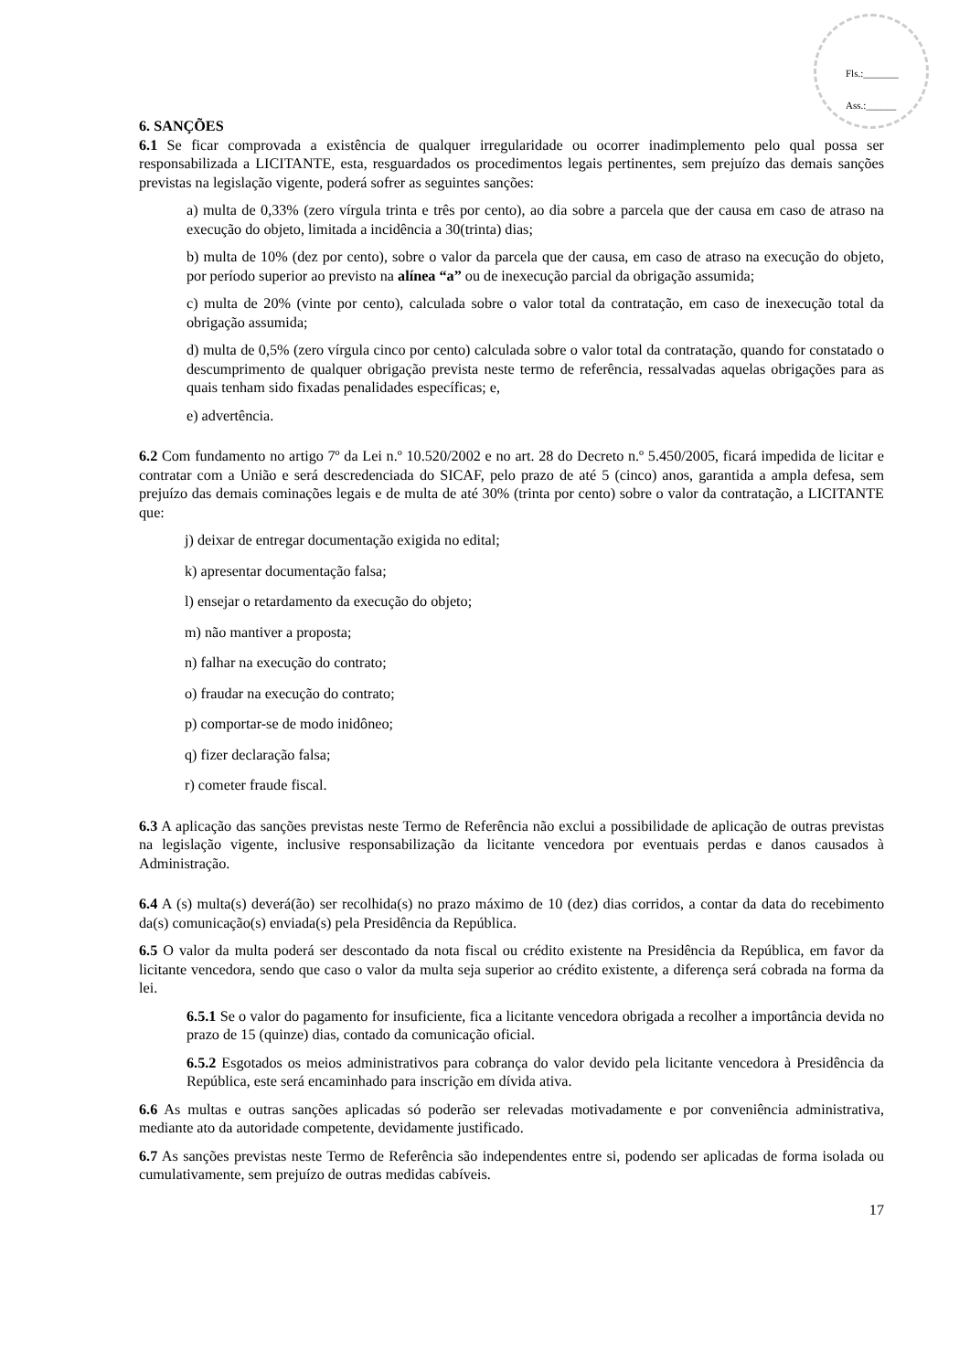Fls.:_______
Ass.:______
6. SANÇÕES
6.1 Se ficar comprovada a existência de qualquer irregularidade ou ocorrer inadimplemento pelo qual possa ser responsabilizada a LICITANTE, esta, resguardados os procedimentos legais pertinentes, sem prejuízo das demais sanções previstas na legislação vigente, poderá sofrer as seguintes sanções:
a) multa de 0,33% (zero vírgula trinta e três por cento), ao dia sobre a parcela que der causa em caso de atraso na execução do objeto, limitada a incidência a 30(trinta) dias;
b) multa de 10% (dez por cento), sobre o valor da parcela que der causa, em caso de atraso na execução do objeto, por período superior ao previsto na alínea “a” ou de inexecução parcial da obrigação assumida;
c) multa de 20% (vinte por cento), calculada sobre o valor total da contratação, em caso de inexecução total da obrigação assumida;
d) multa de 0,5% (zero vírgula cinco por cento) calculada sobre o valor total da contratação, quando for constatado o descumprimento de qualquer obrigação prevista neste termo de referência, ressalvadas aquelas obrigações para as quais tenham sido fixadas penalidades específicas; e,
e) advertência.
6.2 Com fundamento no artigo 7º da Lei n.º 10.520/2002 e no art. 28 do Decreto n.º 5.450/2005, ficará impedida de licitar e contratar com a União e será descredenciada do SICAF, pelo prazo de até 5 (cinco) anos, garantida a ampla defesa, sem prejuízo das demais cominações legais e de multa de até 30% (trinta por cento) sobre o valor da contratação, a LICITANTE que:
j) deixar de entregar documentação exigida no edital;
k) apresentar documentação falsa;
l) ensejar o retardamento da execução do objeto;
m) não mantiver a proposta;
n) falhar na execução do contrato;
o) fraudar na execução do contrato;
p) comportar-se de modo inidôneo;
q) fizer declaração falsa;
r) cometer fraude fiscal.
6.3 A aplicação das sanções previstas neste Termo de Referência não exclui a possibilidade de aplicação de outras previstas na legislação vigente, inclusive responsabilização da licitante vencedora por eventuais perdas e danos causados à Administração.
6.4 A (s) multa(s) deverá(ão) ser recolhida(s) no prazo máximo de 10 (dez) dias corridos, a contar da data do recebimento da(s) comunicação(s) enviada(s) pela Presidência da República.
6.5 O valor da multa poderá ser descontado da nota fiscal ou crédito existente na Presidência da República, em favor da licitante vencedora, sendo que caso o valor da multa seja superior ao crédito existente, a diferença será cobrada na forma da lei.
6.5.1 Se o valor do pagamento for insuficiente, fica a licitante vencedora obrigada a recolher a importância devida no prazo de 15 (quinze) dias, contado da comunicação oficial.
6.5.2 Esgotados os meios administrativos para cobrança do valor devido pela licitante vencedora à Presidência da República, este será encaminhado para inscrição em dívida ativa.
6.6 As multas e outras sanções aplicadas só poderão ser relevadas motivadamente e por conveniência administrativa, mediante ato da autoridade competente, devidamente justificado.
6.7 As sanções previstas neste Termo de Referência são independentes entre si, podendo ser aplicadas de forma isolada ou cumulativamente, sem prejuízo de outras medidas cabíveis.
17